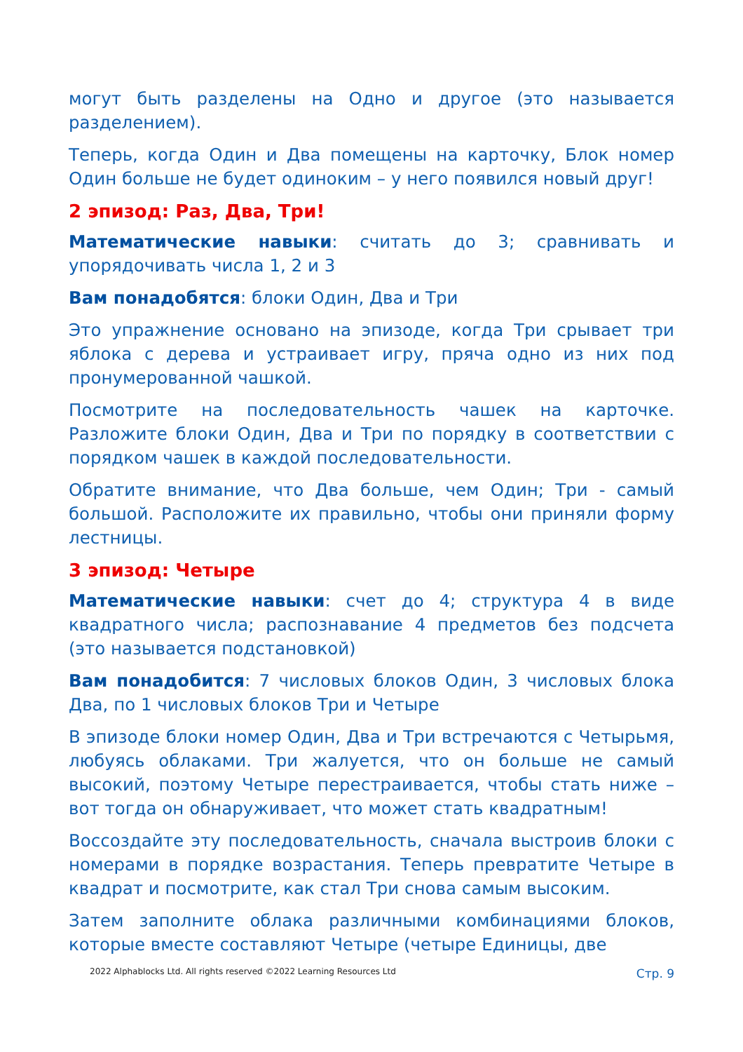могут быть разделены на Одно и другое (это называется разделением).
Теперь, когда Один и Два помещены на карточку, Блок номер Один больше не будет одиноким – у него появился новый друг!
2 эпизод: Раз, Два, Три!
Математические навыки: считать до 3; сравнивать и упорядочивать числа 1, 2 и 3
Вам понадобятся: блоки Один, Два и Три
Это упражнение основано на эпизоде, когда Три срывает три яблока с дерева и устраивает игру, пряча одно из них под пронумерованной чашкой.
Посмотрите на последовательность чашек на карточке. Разложите блоки Один, Два и Три по порядку в соответствии с порядком чашек в каждой последовательности.
Обратите внимание, что Два больше, чем Один; Три - самый большой. Расположите их правильно, чтобы они приняли форму лестницы.
3 эпизод: Четыре
Математические навыки: счет до 4; структура 4 в виде квадратного числа; распознавание 4 предметов без подсчета (это называется подстановкой)
Вам понадобится: 7 числовых блоков Один, 3 числовых блока Два, по 1 числовых блоков Три и Четыре
В эпизоде блоки номер Один, Два и Три встречаются с Четырьмя, любуясь облаками. Три жалуется, что он больше не самый высокий, поэтому Четыре перестраивается, чтобы стать ниже – вот тогда он обнаруживает, что может стать квадратным!
Воссоздайте эту последовательность, сначала выстроив блоки с номерами в порядке возрастания. Теперь превратите Четыре в квадрат и посмотрите, как стал Три снова самым высоким.
Затем заполните облака различными комбинациями блоков, которые вместе составляют Четыре (четыре Единицы, две
2022 Alphablocks Ltd. All rights reserved ©2022 Learning Resources Ltd Стр. 9